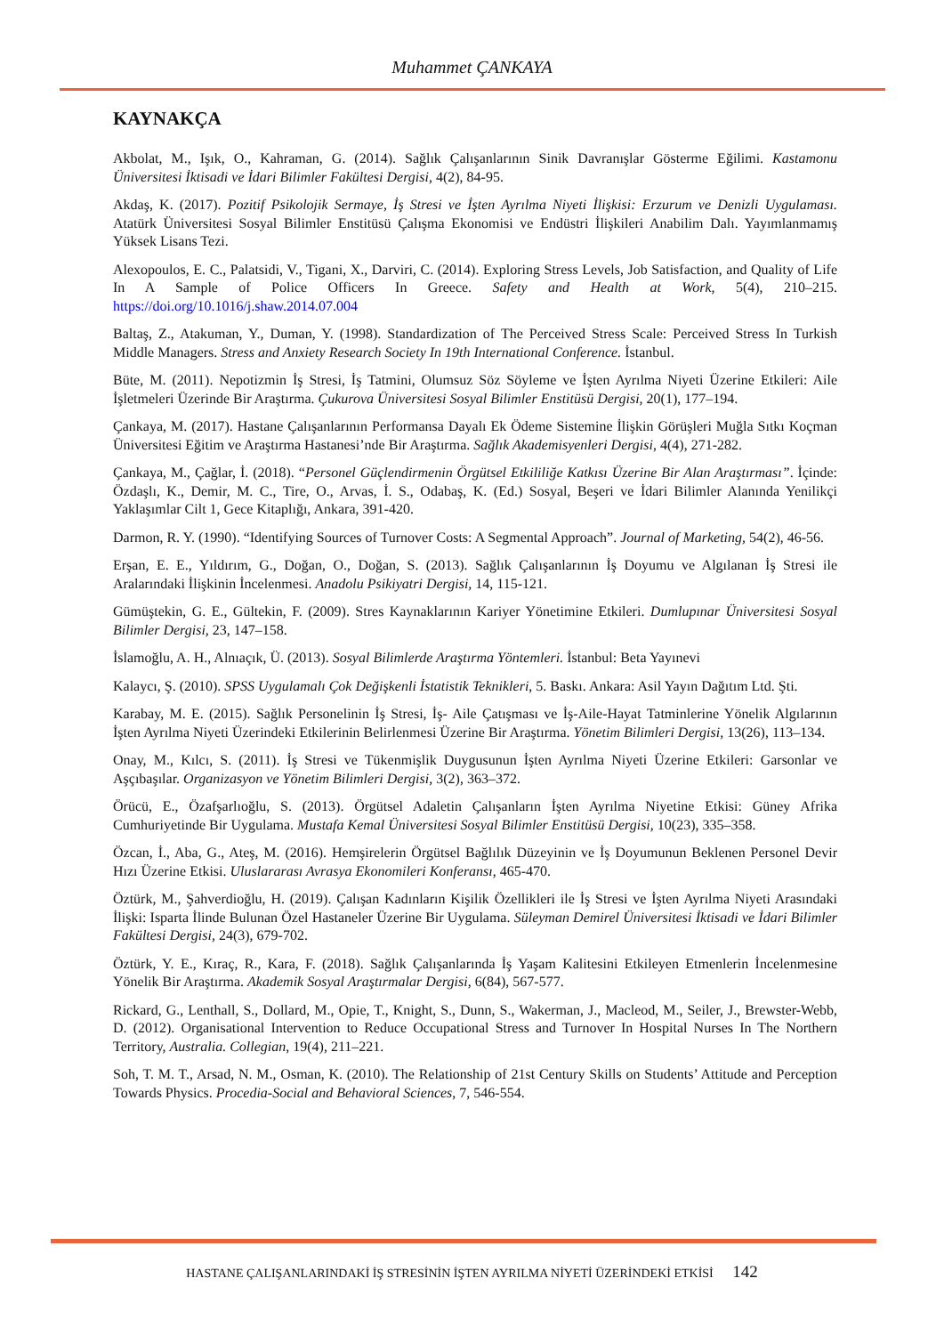Muhammet ÇANKAYA
KAYNAKÇA
Akbolat, M., Işık, O., Kahraman, G. (2014). Sağlık Çalışanlarının Sinik Davranışlar Gösterme Eğilimi. Kastamonu Üniversitesi İktisadi ve İdari Bilimler Fakültesi Dergisi, 4(2), 84-95.
Akdaş, K. (2017). Pozitif Psikolojik Sermaye, İş Stresi ve İşten Ayrılma Niyeti İlişkisi: Erzurum ve Denizli Uygulaması. Atatürk Üniversitesi Sosyal Bilimler Enstitüsü Çalışma Ekonomisi ve Endüstri İlişkileri Anabilim Dalı. Yayımlanmamış Yüksek Lisans Tezi.
Alexopoulos, E. C., Palatsidi, V., Tigani, X., Darviri, C. (2014). Exploring Stress Levels, Job Satisfaction, and Quality of Life In A Sample of Police Officers In Greece. Safety and Health at Work, 5(4), 210–215. https://doi.org/10.1016/j.shaw.2014.07.004
Baltaş, Z., Atakuman, Y., Duman, Y. (1998). Standardization of The Perceived Stress Scale: Perceived Stress In Turkish Middle Managers. Stress and Anxiety Research Society In 19th International Conference. İstanbul.
Büte, M. (2011). Nepotizmin İş Stresi, İş Tatmini, Olumsuz Söz Söyleme ve İşten Ayrılma Niyeti Üzerine Etkileri: Aile İşletmeleri Üzerinde Bir Araştırma. Çukurova Üniversitesi Sosyal Bilimler Enstitüsü Dergisi, 20(1), 177–194.
Çankaya, M. (2017). Hastane Çalışanlarının Performansa Dayalı Ek Ödeme Sistemine İlişkin Görüşleri Muğla Sıtkı Koçman Üniversitesi Eğitim ve Araştırma Hastanesi’nde Bir Araştırma. Sağlık Akademisyenleri Dergisi, 4(4), 271-282.
Çankaya, M., Çağlar, İ. (2018). “Personel Güçlendirmenin Örgütsel Etkililiğe Katkısı Üzerine Bir Alan Araştırması”. İçinde: Özdaşlı, K., Demir, M. C., Tire, O., Arvas, İ. S., Odabaş, K. (Ed.) Sosyal, Beşeri ve İdari Bilimler Alanında Yenilikçi Yaklaşımlar Cilt 1, Gece Kitaplığı, Ankara, 391-420.
Darmon, R. Y. (1990). “Identifying Sources of Turnover Costs: A Segmental Approach”. Journal of Marketing, 54(2), 46-56.
Erşan, E. E., Yıldırım, G., Doğan, O., Doğan, S. (2013). Sağlık Çalışanlarının İş Doyumu ve Algılanan İş Stresi ile Aralarındaki İlişkinin İncelenmesi. Anadolu Psikiyatri Dergisi, 14, 115-121.
Gümüştekin, G. E., Gültekin, F. (2009). Stres Kaynaklarının Kariyer Yönetimine Etkileri. Dumlupınar Üniversitesi Sosyal Bilimler Dergisi, 23, 147–158.
İslamoğlu, A. H., Alnıaçık, Ü. (2013). Sosyal Bilimlerde Araştırma Yöntemleri. İstanbul: Beta Yayınevi
Kalaycı, Ş. (2010). SPSS Uygulamalı Çok Değişkenli İstatistik Teknikleri, 5. Baskı. Ankara: Asil Yayın Dağıtım Ltd. Şti.
Karabay, M. E. (2015). Sağlık Personelinin İş Stresi, İş- Aile Çatışması ve İş-Aile-Hayat Tatminlerine Yönelik Algılarının İşten Ayrılma Niyeti Üzerindeki Etkilerinin Belirlenmesi Üzerine Bir Araştırma. Yönetim Bilimleri Dergisi, 13(26), 113–134.
Onay, M., Kılcı, S. (2011). İş Stresi ve Tükenmişlik Duygusunun İşten Ayrılma Niyeti Üzerine Etkileri: Garsonlar ve Aşçıbaşılar. Organizasyon ve Yönetim Bilimleri Dergisi, 3(2), 363–372.
Örücü, E., Özafşarlıoğlu, S. (2013). Örgütsel Adaletin Çalışanların İşten Ayrılma Niyetine Etkisi: Güney Afrika Cumhuriyetinde Bir Uygulama. Mustafa Kemal Üniversitesi Sosyal Bilimler Enstitüsü Dergisi, 10(23), 335–358.
Özcan, İ., Aba, G., Ateş, M. (2016). Hemşirelerin Örgütsel Bağlılık Düzeyinin ve İş Doyumunun Beklenen Personel Devir Hızı Üzerine Etkisi. Uluslararası Avrasya Ekonomileri Konferansı, 465-470.
Öztürk, M., Şahverdioğlu, H. (2019). Çalışan Kadınların Kişilik Özellikleri ile İş Stresi ve İşten Ayrılma Niyeti Arasındaki İlişki: Isparta İlinde Bulunan Özel Hastaneler Üzerine Bir Uygulama. Süleyman Demirel Üniversitesi İktisadi ve İdari Bilimler Fakültesi Dergisi, 24(3), 679-702.
Öztürk, Y. E., Kıraç, R., Kara, F. (2018). Sağlık Çalışanlarında İş Yaşam Kalitesini Etkileyen Etmenlerin İncelenmesine Yönelik Bir Araştırma. Akademik Sosyal Araştırmalar Dergisi, 6(84), 567-577.
Rickard, G., Lenthall, S., Dollard, M., Opie, T., Knight, S., Dunn, S., Wakerman, J., Macleod, M., Seiler, J., Brewster-Webb, D. (2012). Organisational Intervention to Reduce Occupational Stress and Turnover In Hospital Nurses In The Northern Territory, Australia. Collegian, 19(4), 211–221.
Soh, T. M. T., Arsad, N. M., Osman, K. (2010). The Relationship of 21st Century Skills on Students’ Attitude and Perception Towards Physics. Procedia-Social and Behavioral Sciences, 7, 546-554.
HASTANE ÇALIŞANLARINDAKİ İŞ STRESİNİN İŞTEN AYRILMA NİYETİ ÜZERİNDEKİ ETKİSİ 142